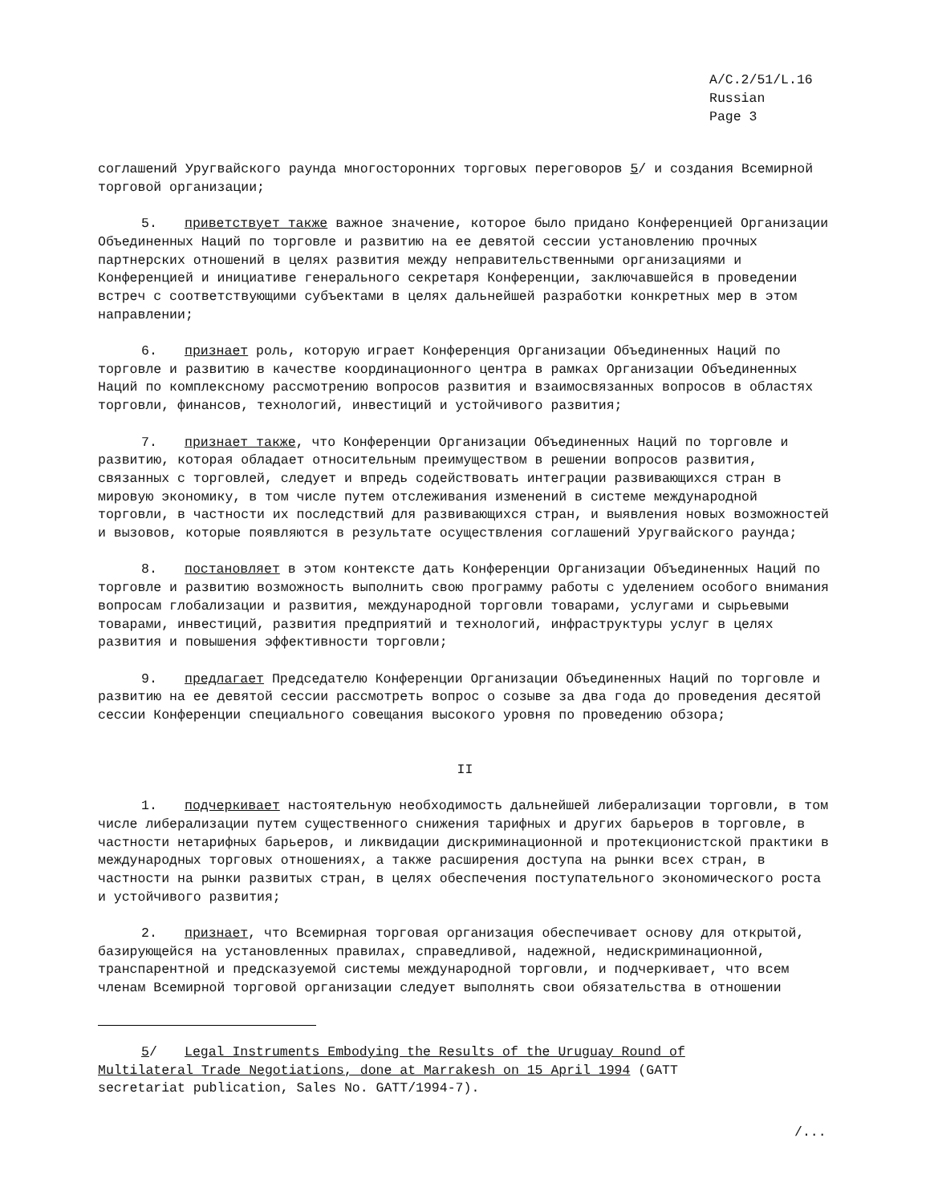A/C.2/51/L.16
Russian
Page 3
соглашений Уругвайского раунда многосторонних торговых переговоров 5/ и создания Всемирной торговой организации;
5. приветствует также важное значение, которое было придано Конференцией Организации Объединенных Наций по торговле и развитию на ее девятой сессии установлению прочных партнерских отношений в целях развития между неправительственными организациями и Конференцией и инициативе генерального секретаря Конференции, заключавшейся в проведении встреч с соответствующими субъектами в целях дальнейшей разработки конкретных мер в этом направлении;
6. признает роль, которую играет Конференция Организации Объединенных Наций по торговле и развитию в качестве координационного центра в рамках Организации Объединенных Наций по комплексному рассмотрению вопросов развития и взаимосвязанных вопросов в областях торговли, финансов, технологий, инвестиций и устойчивого развития;
7. признает также, что Конференции Организации Объединенных Наций по торговле и развитию, которая обладает относительным преимуществом в решении вопросов развития, связанных с торговлей, следует и впредь содействовать интеграции развивающихся стран в мировую экономику, в том числе путем отслеживания изменений в системе международной торговли, в частности их последствий для развивающихся стран, и выявления новых возможностей и вызовов, которые появляются в результате осуществления соглашений Уругвайского раунда;
8. постановляет в этом контексте дать Конференции Организации Объединенных Наций по торговле и развитию возможность выполнить свою программу работы с уделением особого внимания вопросам глобализации и развития, международной торговли товарами, услугами и сырьевыми товарами, инвестиций, развития предприятий и технологий, инфраструктуры услуг в целях развития и повышения эффективности торговли;
9. предлагает Председателю Конференции Организации Объединенных Наций по торговле и развитию на ее девятой сессии рассмотреть вопрос о созыве за два года до проведения десятой сессии Конференции специального совещания высокого уровня по проведению обзора;
II
1. подчеркивает настоятельную необходимость дальнейшей либерализации торговли, в том числе либерализации путем существенного снижения тарифных и других барьеров в торговле, в частности нетарифных барьеров, и ликвидации дискриминационной и протекционистской практики в международных торговых отношениях, а также расширения доступа на рынки всех стран, в частности на рынки развитых стран, в целях обеспечения поступательного экономического роста и устойчивого развития;
2. признает, что Всемирная торговая организация обеспечивает основу для открытой, базирующейся на установленных правилах, справедливой, надежной, недискриминационной, транспарентной и предсказуемой системы международной торговли, и подчеркивает, что всем членам Всемирной торговой организации следует выполнять свои обязательства в отношении
5/ Legal Instruments Embodying the Results of the Uruguay Round of Multilateral Trade Negotiations, done at Marrakesh on 15 April 1994 (GATT secretariat publication, Sales No. GATT/1994-7).
/...